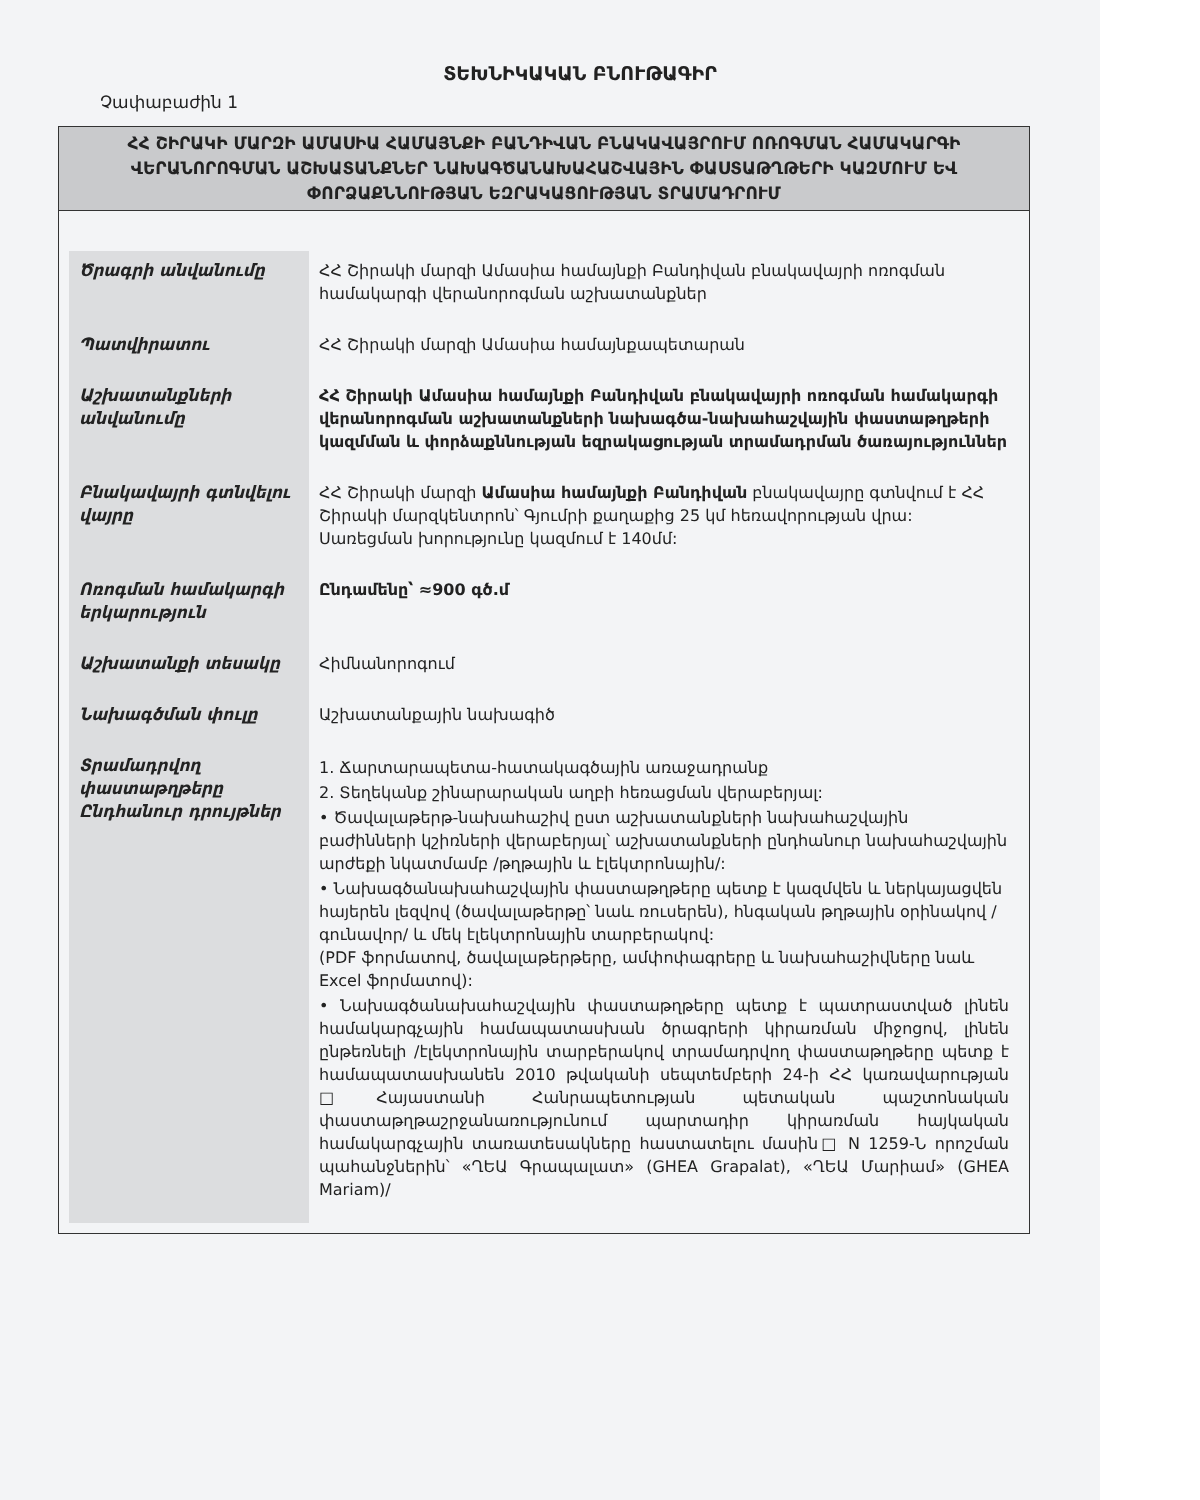ՏԵԽՆԻԿԱԿԱՆ ԲՆՈՒԹԱԳԻՐ
Չափաբաժին 1
ՀՀ ՇԻՐԱԿԻ ՄԱՐԶԻ ԱՄԱՍԻԱ ՀԱՄԱՅՆՔԻ ԲԱՆԴԻՎԱՆ ԲՆԱԿԱՎԱՅՐՈՒՄ ՈՌՈԳՄԱՆ ՀԱՄԱԿԱՐԳԻ ՎԵՐԱՆՈՐՈԳՄԱՆ ԱՇԽԱՏԱՆՔՆԵՐ ՆԱԽԱԳԾԱՆԱԽԱՀԱՇՎԱՅԻՆ ՓԱՍՏԱԹՂԹԵՐԻ ԿԱԶՄՈՒՄ ԵՎ ՓՈՐՁԱՔՆՆՈՒԹՅԱՆ ԵԶՐԱԿԱՑՈՒԹՅԱՆ ՏՐԱՄԱԴՐՈՒՄ
| Ծրագրի անվանումը | ՀՀ Շիրակի մարզի Ամասիա համայնքի Բանդիվան բնակավայրի ոռոգման համակարգի վերանորոգման աշխատանքներ |
| Պատվիրատու | ՀՀ Շիրակի մարզի Ամասիա համայնքապետարան |
| Աշխատանքների անվանումը | ՀՀ Շիրակի Ամասիա համայնքի Բանդիվան բնակավայրի ոռոգման համակարգի վերանորոգման աշխատանքների նախագծա-նախահաշվային փաստաթղթերի կազմման և փորձաքննության եզրակացության տրամադրման ծառայություններ |
| Բնակավայրի գտնվելու վայրը | ՀՀ Շիրակի մարզի Ամասիա համայնքի Բանդիվան բնակավայրը գտնվում է ՀՀ Շիրակի մարզկենտրոն՝ Գյումրի քաղաքից 25 կմ հեռավորության վրա: Սառեցման խորությունը կազմում է 140մմ: |
| Ոռոգման համակարգի երկարություն | Ընդամենը՝ ≈900 գծ.մ |
| Աշխատանքի տեսակը | Հիմնանորոգում |
| Նախագծման փուլը | Աշխատանքային նախագիծ |
| Տրամադրվող փաստաթղթերը Ընդհանուր դրույթներ | 1. Ճարտարապետա-հատակագծային առաջադրանք 2. Տեղեկանք շինարարական աղբի հեռացման վերաբերյալ: • Ծավալաթերթ-նախահաշիվ ըստ աշխատանքների նախահաշվային բաժինների կշիռների վերաբերյալ՝ աշխատանքների ընդհանուր նախահաշվային արժեքի նկատմամբ /թղթային և էլեկտրոնային/: • Նախագծանախահաշվային փաստաթղթերը պետք է կազմվեն և ներկայացվեն հայերեն լեզվով (ծավալաթերթը՝ նաև ռուսերեն), հնգական թղթային օրինակով /գունավոր/ և մեկ էլեկտրոնային տարբերակով: (PDF ֆորմատով, ծավալաթերթերը, ամփոփագրերը և նախահաշիվները նաև Excel ֆորմատով): • Նախագծանախահաշվային փաստաթղթերը պետք է պատրաստված լինեն համակարգչային համապատասխան ծրագրերի կիրառման միջոցով, լինեն ընթեռնելի /էլեկտրոնային տարբերակով տրամադրվող փաստաթղթերը պետք է համապատասխանեն 2010 թվականի սեպտեմբերի 24-ի ՀՀ կառավարության □Հայաստանի Հանրապետության պետական պաշտոնական փաստաթղթաշրջանառությունում պարտադիր կիրառման հայկական համակարգչային տառատեսակները հաստատելու մասին□ N 1259-Ն որոշման պահանջներին՝ «ՂԵԱ Գրապալատ» (GHEA Grapalat), «ՂԵԱ Մարիամ» (GHEA Mariam)/ |